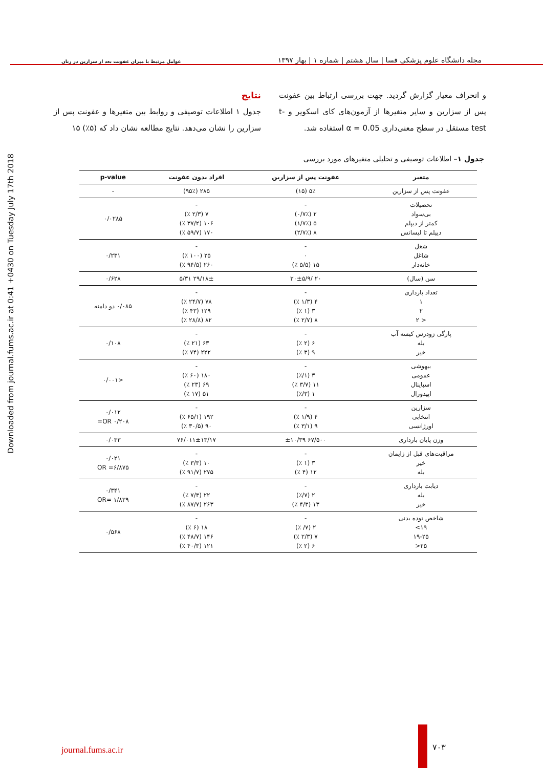مجله دانشگاه علوم پزشکی فسا | سال هشتم | شماره ۱ | بهار ۱۳۹۷ عوامل مرتبط با میزان عفونت بعد از سزارین در زنان
Downloaded from journal.fums.ac.ir at 0:41 +0430 on Tuesday July 17th 2018
و انحراف معیار گزارش گردید. جهت بررسی ارتباط بین عفونت پس از سزارین و سایر متغیرها از آزمون‌های کای اسکویر و t-test مستقل در سطح معنی‌داری α = 0.05 استفاده شد.
نتایج
جدول ۱ اطلاعات توصیفی و روابط بین متغیرها و عفونت پس از سزارین را نشان می‌دهد. نتایج مطالعه نشان داد که (۵٪) ۱۵
جدول ۱– اطلاعات توصیفی و تحلیلی متغیرهای مورد بررسی
| متغیر | عفونت پس از سزارین | افراد بدون عفونت | p-value |
| --- | --- | --- | --- |
| عفونت پس از سزارین | ۵٪ (۱۵) | ۲۸۵ (۹۵٪) | - |
| تحصیلات بی‌سواد کمتر از دیپلم دیپلم تا لیسانس | - ۲ (۰/۷٪) ۵ (۱/۷٪) ۸ (۲/۷٪) | - ۷ (۲/۳ ٪) ۱۰۶ (۳۷/۲ ٪) ۱۷۰ (۵۹/۷ ٪) | ۰/۰۲۸۵ |
| شغل شاغل خانه‌دار | - ۰ ۱۵ (۵/۵ ٪) | - ۲۵ (۱۰۰ ٪) ۲۶۰ (۹۴/۵ ٪) | ۰/۲۳۱ |
| سن (سال) | ۲۰ /۳۰±۵/۹ | ۲۹/۱۸± ۵/۳۱ | ۰/۶۲۸ |
| تعداد بارداری ۱ ۲ < ۲ | - ۴ (۱/۳ ٪) ۳ (۱ ٪) ۸ (۲/۷ ٪) | - ۷۸ (۲۴/۷ ٪) ۱۲۹ (۴۳ ٪) ۸۲ (۲۸/۸ ٪) | ۰/۰۸۵ دو دامنه |
| پارگی زودرس کیسه آب بله خیر | - ۶ (۲ ٪) ۹ (۳ ٪) | - ۶۳ (۲۱ ٪) ۲۲۲ (۷۴ ٪) | ۰/۱۰۸ |
| بیهوشی عمومی اسپاینال اپیدورال | - ۳ (۱/٪) ۱۱ (۳/۷ ٪) ۱ (۳/٪) | - ۱۸۰ (۶۰ ٪) ۶۹ (۲۳ ٪) ۵۱ (۱۷ ٪) | <۰/۰۰۱ |
| سزارین انتخابی اورژانسی | - ۴ (۱/۹ ٪) ۹ (۳/۱ ٪) | - ۱۹۲ (۶۵/۱ ٪) ۹۰ (۳۰/۵ ٪) | ۰/۰۱۲ ۰/۲۰۸ OR= |
| وزن پایان بارداری | ۶۷/۵۰۰ ±۱۰/۳۹ | ۷۶/۰۱۱±۱۳/۱۷ | ۰/۰۳۳ |
| مراقبت‌های قبل از زایمان خیر بله | - ۳ (۱ ٪) ۱۲ (۴ ٪) | - ۱۰ (۳/۳ ٪) ۲۷۵ (۹۱/۷ ٪) | ۰/۰۲۱ OR =۶/۸۷۵ |
| دیابت بارداری بله خیر | - ۲ (۷/٪) ۱۳ (۴/۳ ٪) | - ۲۲ (۷/۳ ٪) ۲۶۳ (۸۷/۷ ٪) | ۰/۳۴۱ OR= ۱/۸۳۹ |
| شاخص توده بدنی ۱۹> ۱۹-۲۵ ۲۵< | - ۲ (۷/ ٪) ۷ (۲/۳ ٪) ۶ (۲ ٪) | - ۱۸ (۶ ٪) ۱۴۶ (۴۸/۷ ٪) ۱۲۱ (۴۰/۳ ٪) | ۰/۵۶۸ |
journal.fums.ac.ir ۷۰۳